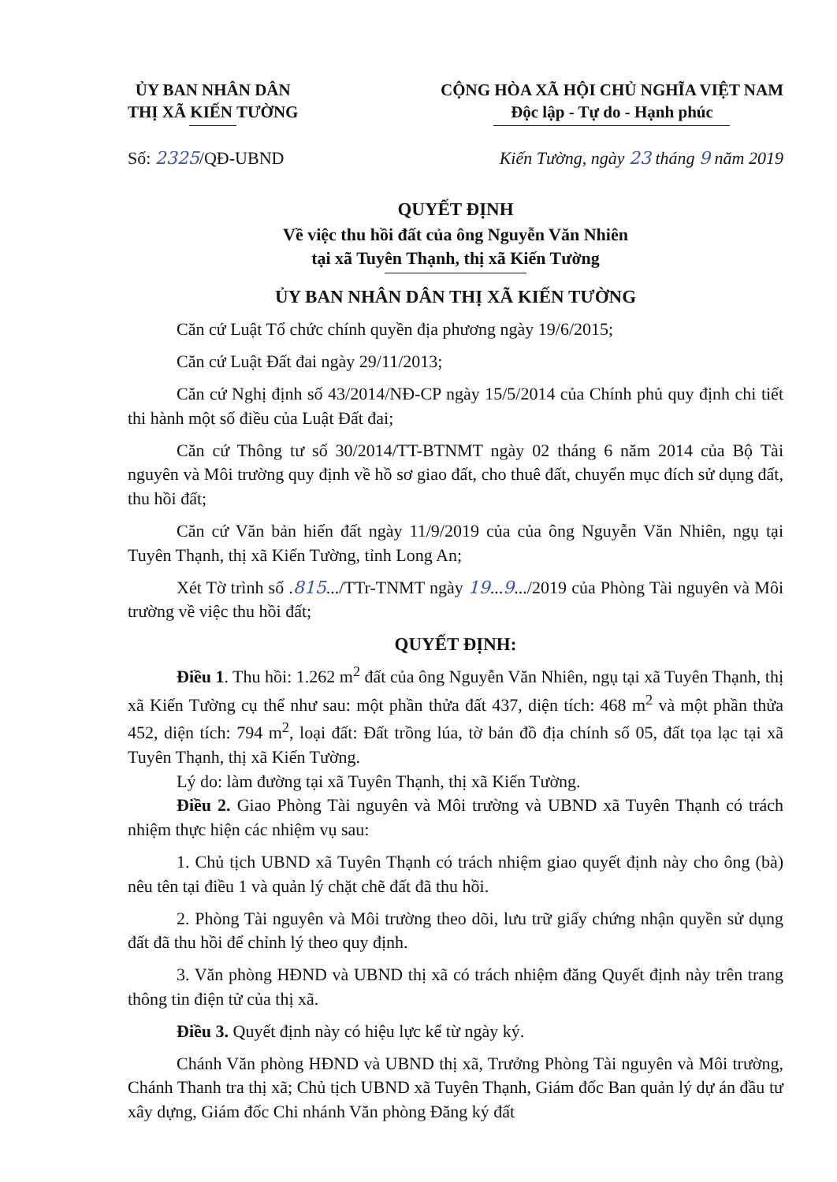ỦY BAN NHÂN DÂN
THỊ XÃ KIẾN TƯỜNG
CỘNG HÒA XÃ HỘI CHỦ NGHĨA VIỆT NAM
Độc lập - Tự do - Hạnh phúc
Số: 2325/QĐ-UBND Kiến Tường, ngày 23 tháng 9 năm 2019
QUYẾT ĐỊNH
Về việc thu hồi đất của ông Nguyễn Văn Nhiên
tại xã Tuyên Thạnh, thị xã Kiến Tường
ỦY BAN NHÂN DÂN THỊ XÃ KIẾN TƯỜNG
Căn cứ Luật Tổ chức chính quyền địa phương ngày 19/6/2015;
Căn cứ Luật Đất đai ngày 29/11/2013;
Căn cứ Nghị định số 43/2014/NĐ-CP ngày 15/5/2014 của Chính phủ quy định chi tiết thi hành một số điều của Luật Đất đai;
Căn cứ Thông tư số 30/2014/TT-BTNMT ngày 02 tháng 6 năm 2014 của Bộ Tài nguyên và Môi trường quy định về hồ sơ giao đất, cho thuê đất, chuyển mục đích sử dụng đất, thu hồi đất;
Căn cứ Văn bản hiến đất ngày 11/9/2019 của của ông Nguyễn Văn Nhiên, ngụ tại Tuyên Thạnh, thị xã Kiến Tường, tỉnh Long An;
Xét Tờ trình số .815.../TTr-TNMT ngày 19...9.../2019 của Phòng Tài nguyên và Môi trường về việc thu hồi đất;
QUYẾT ĐỊNH:
Điều 1. Thu hồi: 1.262 m<sup>2</sup> đất của ông Nguyễn Văn Nhiên, ngụ tại xã Tuyên Thạnh, thị xã Kiến Tường cụ thể như sau: một phần thửa đất 437, diện tích: 468 m<sup>2</sup> và một phần thửa 452, diện tích: 794 m<sup>2</sup>, loại đất: Đất trồng lúa, tờ bản đồ địa chính số 05, đất tọa lạc tại xã Tuyên Thạnh, thị xã Kiến Tường.
Lý do: làm đường tại xã Tuyên Thạnh, thị xã Kiến Tường.
Điều 2. Giao Phòng Tài nguyên và Môi trường và UBND xã Tuyên Thạnh có trách nhiệm thực hiện các nhiệm vụ sau:
1. Chủ tịch UBND xã Tuyên Thạnh có trách nhiệm giao quyết định này cho ông (bà) nêu tên tại điều 1 và quản lý chặt chẽ đất đã thu hồi.
2. Phòng Tài nguyên và Môi trường theo dõi, lưu trữ giấy chứng nhận quyền sử dụng đất đã thu hồi để chỉnh lý theo quy định.
3. Văn phòng HĐND và UBND thị xã có trách nhiệm đăng Quyết định này trên trang thông tin điện tử của thị xã.
Điều 3. Quyết định này có hiệu lực kể từ ngày ký.
Chánh Văn phòng HĐND và UBND thị xã, Trưởng Phòng Tài nguyên và Môi trường, Chánh Thanh tra thị xã; Chủ tịch UBND xã Tuyên Thạnh, Giám đốc Ban quản lý dự án đầu tư xây dựng, Giám đốc Chi nhánh Văn phòng Đăng ký đất